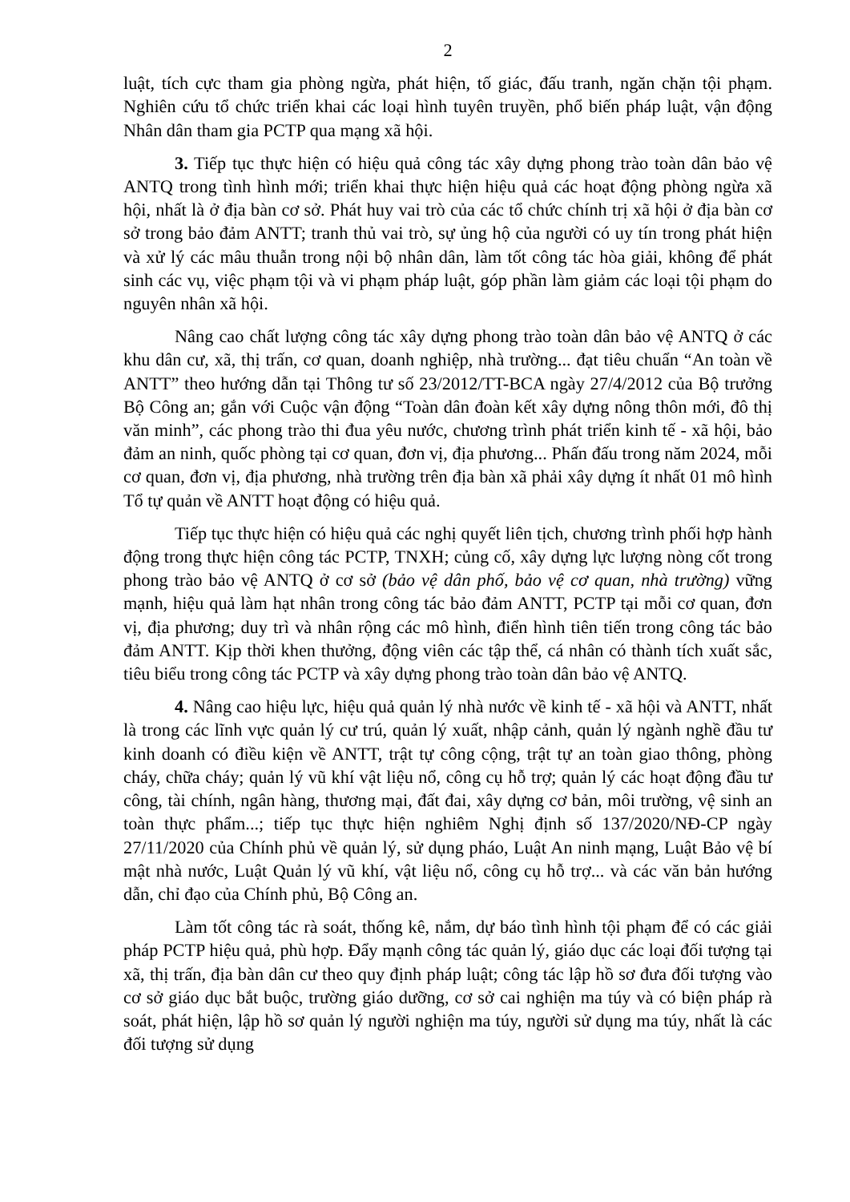2
luật, tích cực tham gia phòng ngừa, phát hiện, tố giác, đấu tranh, ngăn chặn tội phạm. Nghiên cứu tổ chức triển khai các loại hình tuyên truyền, phổ biến pháp luật, vận động Nhân dân tham gia PCTP qua mạng xã hội.
3. Tiếp tục thực hiện có hiệu quả công tác xây dựng phong trào toàn dân bảo vệ ANTQ trong tình hình mới; triển khai thực hiện hiệu quả các hoạt động phòng ngừa xã hội, nhất là ở địa bàn cơ sở. Phát huy vai trò của các tổ chức chính trị xã hội ở địa bàn cơ sở trong bảo đảm ANTT; tranh thủ vai trò, sự ủng hộ của người có uy tín trong phát hiện và xử lý các mâu thuẫn trong nội bộ nhân dân, làm tốt công tác hòa giải, không để phát sinh các vụ, việc phạm tội và vi phạm pháp luật, góp phần làm giảm các loại tội phạm do nguyên nhân xã hội.
Nâng cao chất lượng công tác xây dựng phong trào toàn dân bảo vệ ANTQ ở các khu dân cư, xã, thị trấn, cơ quan, doanh nghiệp, nhà trường... đạt tiêu chuẩn “An toàn về ANTT” theo hướng dẫn tại Thông tư số 23/2012/TT-BCA ngày 27/4/2012 của Bộ trưởng Bộ Công an; gắn với Cuộc vận động “Toàn dân đoàn kết xây dựng nông thôn mới, đô thị văn minh”, các phong trào thi đua yêu nước, chương trình phát triển kinh tế - xã hội, bảo đảm an ninh, quốc phòng tại cơ quan, đơn vị, địa phương... Phấn đấu trong năm 2024, mỗi cơ quan, đơn vị, địa phương, nhà trường trên địa bàn xã phải xây dựng ít nhất 01 mô hình Tổ tự quản về ANTT hoạt động có hiệu quả.
Tiếp tục thực hiện có hiệu quả các nghị quyết liên tịch, chương trình phối hợp hành động trong thực hiện công tác PCTP, TNXH; củng cố, xây dựng lực lượng nòng cốt trong phong trào bảo vệ ANTQ ở cơ sở (bảo vệ dân phố, bảo vệ cơ quan, nhà trường) vững mạnh, hiệu quả làm hạt nhân trong công tác bảo đảm ANTT, PCTP tại mỗi cơ quan, đơn vị, địa phương; duy trì và nhân rộng các mô hình, điển hình tiên tiến trong công tác bảo đảm ANTT. Kịp thời khen thưởng, động viên các tập thể, cá nhân có thành tích xuất sắc, tiêu biểu trong công tác PCTP và xây dựng phong trào toàn dân bảo vệ ANTQ.
4. Nâng cao hiệu lực, hiệu quả quản lý nhà nước về kinh tế - xã hội và ANTT, nhất là trong các lĩnh vực quản lý cư trú, quản lý xuất, nhập cảnh, quản lý ngành nghề đầu tư kinh doanh có điều kiện về ANTT, trật tự công cộng, trật tự an toàn giao thông, phòng cháy, chữa cháy; quản lý vũ khí vật liệu nổ, công cụ hỗ trợ; quản lý các hoạt động đầu tư công, tài chính, ngân hàng, thương mại, đất đai, xây dựng cơ bản, môi trường, vệ sinh an toàn thực phẩm...; tiếp tục thực hiện nghiêm Nghị định số 137/2020/NĐ-CP ngày 27/11/2020 của Chính phủ về quản lý, sử dụng pháo, Luật An ninh mạng, Luật Bảo vệ bí mật nhà nước, Luật Quản lý vũ khí, vật liệu nổ, công cụ hỗ trợ... và các văn bản hướng dẫn, chỉ đạo của Chính phủ, Bộ Công an.
Làm tốt công tác rà soát, thống kê, nắm, dự báo tình hình tội phạm để có các giải pháp PCTP hiệu quả, phù hợp. Đẩy mạnh công tác quản lý, giáo dục các loại đối tượng tại xã, thị trấn, địa bàn dân cư theo quy định pháp luật; công tác lập hồ sơ đưa đối tượng vào cơ sở giáo dục bắt buộc, trường giáo dưỡng, cơ sở cai nghiện ma túy và có biện pháp rà soát, phát hiện, lập hồ sơ quản lý người nghiện ma túy, người sử dụng ma túy, nhất là các đối tượng sử dụng